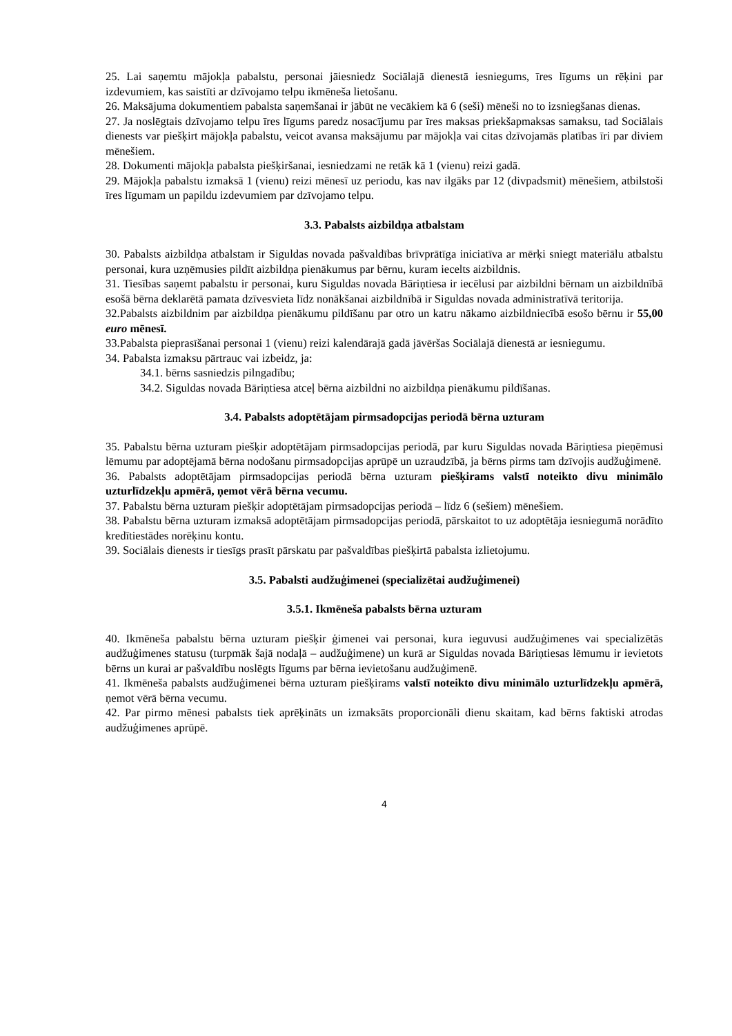25. Lai saņemtu mājokļa pabalstu, personai jāiesniedz Sociālajā dienestā iesniegums, īres līgums un rēķini par izdevumiem, kas saistīti ar dzīvojamo telpu ikmēneša lietošanu.
26. Maksājuma dokumentiem pabalsta saņemšanai ir jābūt ne vecākiem kā 6 (seši) mēneši no to izsniegšanas dienas.
27. Ja noslēgtais dzīvojamo telpu īres līgums paredz nosacījumu par īres maksas priekšapmaksas samaksu, tad Sociālais dienests var piešķirt mājokļa pabalstu, veicot avansa maksājumu par mājokļa vai citas dzīvojamās platības īri par diviem mēnešiem.
28. Dokumenti mājokļa pabalsta piešķiršanai, iesniedzami ne retāk kā 1 (vienu) reizi gadā.
29. Mājokļa pabalstu izmaksā 1 (vienu) reizi mēnesī uz periodu, kas nav ilgāks par 12 (divpadsmit) mēnešiem, atbilstoši īres līgumam un papildu izdevumiem par dzīvojamo telpu.
3.3. Pabalsts aizbildņa atbalstam
30. Pabalsts aizbildņa atbalstam ir Siguldas novada pašvaldības brīvprātīga iniciatīva ar mērķi sniegt materiālu atbalstu personai, kura uzņēmusies pildīt aizbildņa pienākumus par bērnu, kuram iecelts aizbildnis.
31. Tiesības saņemt pabalstu ir personai, kuru Siguldas novada Bāriņtiesa ir iecēlusi par aizbildni bērnam un aizbildnībā esošā bērna deklarētā pamata dzīvesvieta līdz nonākšanai aizbildnībā ir Siguldas novada administratīvā teritorija.
32.Pabalsts aizbildnim par aizbildņa pienākumu pildīšanu par otro un katru nākamo aizbildniecībā esošo bērnu ir 55,00 euro mēnesī.
33.Pabalsta pieprasīšanai personai 1 (vienu) reizi kalendārajā gadā jāvēršas Sociālajā dienestā ar iesniegumu.
34. Pabalsta izmaksu pārtrauc vai izbeidz, ja:
34.1. bērns sasniedzis pilngadību;
34.2. Siguldas novada Bāriņtiesa atceļ bērna aizbildni no aizbildņa pienākumu pildīšanas.
3.4. Pabalsts adoptētājam pirmsadopcijas periodā bērna uzturam
35. Pabalstu bērna uzturam piešķir adoptētājam pirmsadopcijas periodā, par kuru Siguldas novada Bāriņtiesa pieņēmusi lēmumu par adoptējamā bērna nodošanu pirmsadopcijas aprūpē un uzraudzībā, ja bērns pirms tam dzīvojis audžuģimenē.
36. Pabalsts adoptētājam pirmsadopcijas periodā bērna uzturam piešķirams valstī noteikto divu minimālo uzturlīdzekļu apmērā, ņemot vērā bērna vecumu.
37. Pabalstu bērna uzturam piešķir adoptētājam pirmsadopcijas periodā – līdz 6 (sešiem) mēnešiem.
38. Pabalstu bērna uzturam izmaksā adoptētājam pirmsadopcijas periodā, pārskaitot to uz adoptētāja iesniegumā norādīto kredītiestādes norēķinu kontu.
39. Sociālais dienests ir tiesīgs prasīt pārskatu par pašvaldības piešķirtā pabalsta izlietojumu.
3.5. Pabalsti audžuģimenei (specializētai audžuģimenei)
3.5.1. Ikmēneša pabalsts bērna uzturam
40. Ikmēneša pabalstu bērna uzturam piešķir ģimenei vai personai, kura ieguvusi audžuģimenes vai specializētās audžuģimenes statusu (turpmāk šajā nodaļā – audžuģimene) un kurā ar Siguldas novada Bāriņtiesas lēmumu ir ievietots bērns un kurai ar pašvaldību noslēgts līgums par bērna ievietošanu audžuģimenē.
41. Ikmēneša pabalsts audžuģimenei bērna uzturam piešķirams valstī noteikto divu minimālo uzturlīdzekļu apmērā, ņemot vērā bērna vecumu.
42. Par pirmo mēnesi pabalsts tiek aprēķināts un izmaksāts proporcionāli dienu skaitam, kad bērns faktiski atrodas audžuģimenes aprūpē.
4